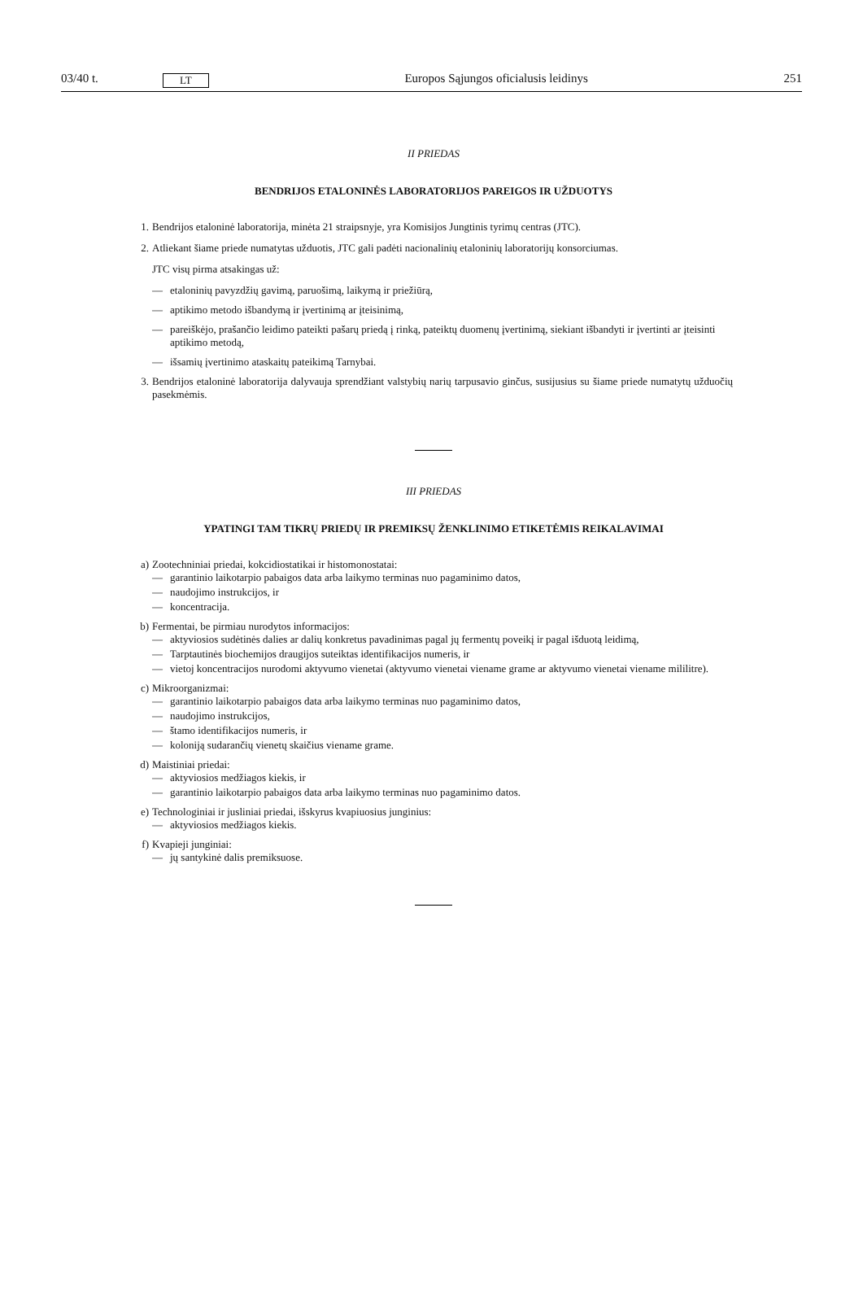03/40 t. LT Europos Sąjungos oficialusis leidinys 251
II PRIEDAS
BENDRIJOS ETALONINĖS LABORATORIJOS PAREIGOS IR UŽDUOTYS
1. Bendrijos etaloninė laboratorija, minėta 21 straipsnyje, yra Komisijos Jungtinis tyrimų centras (JTC).
2. Atliekant šiame priede numatytas užduotis, JTC gali padėti nacionalinių etaloninių laboratorijų konsorciumas.
JTC visų pirma atsakingas už:
— etaloninių pavyzdžių gavimą, paruošimą, laikymą ir priežiūrą,
— aptikimo metodo išbandymą ir įvertinimą ar įteisinimą,
— pareiškėjo, prašančio leidimo pateikti pašarų priedą į rinką, pateiktų duomenų įvertinimą, siekiant išbandyti ir įvertinti ar įteisinti aptikimo metodą,
— išsamių įvertinimo ataskaitų pateikimą Tarnybai.
3. Bendrijos etaloninė laboratorija dalyvauja sprendžiant valstybių narių tarpusavio ginčus, susijusius su šiame priede numatytų užduočių pasekmėmis.
III PRIEDAS
YPATINGI TAM TIKRŲ PRIEDŲ IR PREMIKSŲ ŽENKLINIMO ETIKETĖMIS REIKALAVIMAI
a) Zootechniniai priedai, kokcidiostatikai ir histomonostatai:
— garantinio laikotarpio pabaigos data arba laikymo terminas nuo pagaminimo datos,
— naudojimo instrukcijos, ir
— koncentracija.
b) Fermentai, be pirmiau nurodytos informacijos:
— aktyviosios sudėtinės dalies ar dalių konkretus pavadinimas pagal jų fermentų poveikį ir pagal išduotą leidimą,
— Tarptautinės biochemijos draugijos suteiktas identifikacijos numeris, ir
— vietoj koncentracijos nurodomi aktyvumo vienetai (aktyvumo vienetai viename grame ar aktyvumo vienetai viename mililitre).
c) Mikroorganizmai:
— garantinio laikotarpio pabaigos data arba laikymo terminas nuo pagaminimo datos,
— naudojimo instrukcijos,
— štamo identifikacijos numeris, ir
— koloniją sudarančių vienetų skaičius viename grame.
d) Maistiniai priedai:
— aktyviosios medžiagos kiekis, ir
— garantinio laikotarpio pabaigos data arba laikymo terminas nuo pagaminimo datos.
e) Technologiniai ir jusliniai priedai, išskyrus kvapiuosius junginius:
— aktyviosios medžiagos kiekis.
f) Kvapieji junginiai:
— jų santykinė dalis premiksuose.